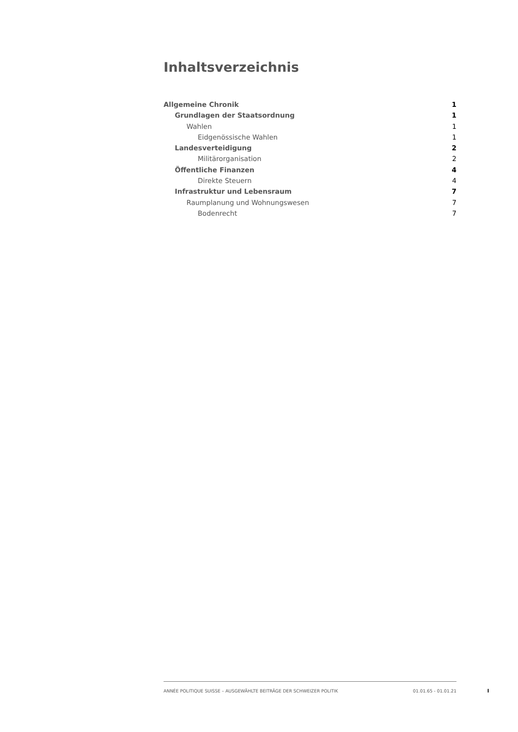Inhaltsverzeichnis
Allgemeine Chronik 1
Grundlagen der Staatsordnung 1
Wahlen 1
Eidgenössische Wahlen 1
Landesverteidigung 2
Militärorganisation 2
Öffentliche Finanzen 4
Direkte Steuern 4
Infrastruktur und Lebensraum 7
Raumplanung und Wohnungswesen 7
Bodenrecht 7
ANNÉE POLITIQUE SUISSE – AUSGEWÄHLTE BEITRÄGE DER SCHWEIZER POLITIK 01.01.65 - 01.01.21
I